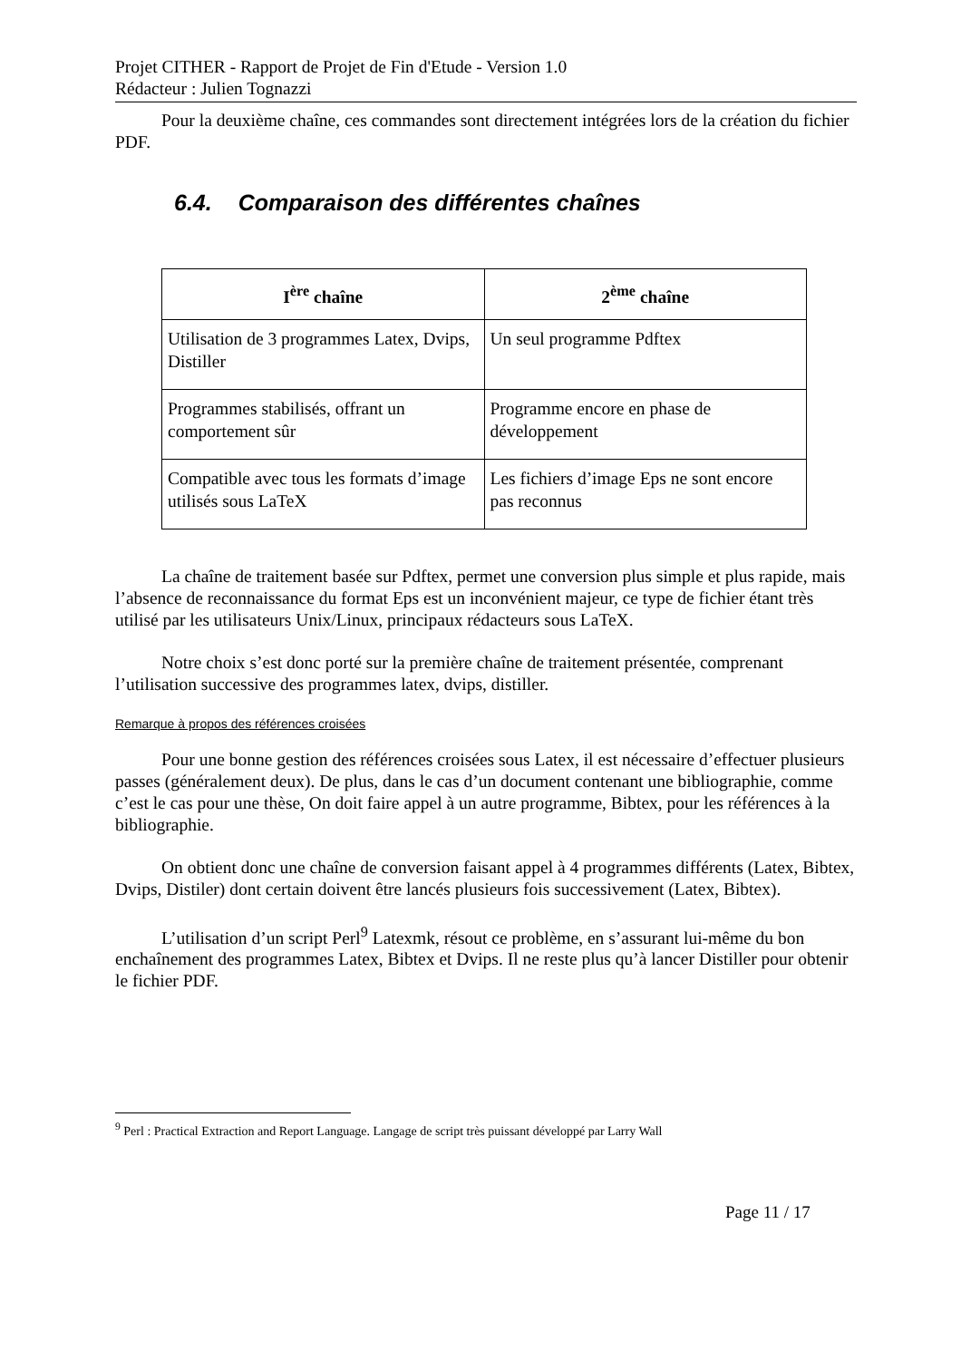Projet CITHER - Rapport de Projet de Fin d'Etude - Version 1.0
Rédacteur : Julien Tognazzi
Pour la deuxième chaîne, ces commandes sont directement intégrées lors de la création du fichier PDF.
6.4. Comparaison des différentes chaînes
| I<sup>ère</sup> chaîne | 2<sup>ème</sup> chaîne |
| --- | --- |
| Utilisation de 3 programmes Latex, Dvips, Distiller | Un seul programme Pdftex |
| Programmes stabilisés, offrant un comportement sûr | Programme encore en phase de développement |
| Compatible avec tous les formats d’image utilisés sous LaTeX | Les fichiers d’image Eps ne sont encore pas reconnus |
La chaîne de traitement basée sur Pdftex, permet une conversion plus simple et plus rapide, mais l’absence de reconnaissance du format Eps est un inconvénient majeur, ce type de fichier étant très utilisé par les utilisateurs Unix/Linux, principaux rédacteurs sous LaTeX.
Notre choix s’est donc porté sur la première chaîne de traitement présentée, comprenant l’utilisation successive des programmes latex, dvips, distiller.
Remarque à propos des références croisées
Pour une bonne gestion des références croisées sous Latex, il est nécessaire d’effectuer plusieurs passes (généralement deux). De plus, dans le cas d’un document contenant une bibliographie, comme c’est le cas pour une thèse, On doit faire appel à un autre programme, Bibtex, pour les références à la bibliographie.
On obtient donc une chaîne de conversion faisant appel à 4 programmes différents (Latex, Bibtex, Dvips, Distiler) dont certain doivent être lancés plusieurs fois successivement (Latex, Bibtex).
L’utilisation d’un script Perl<sup>9</sup> Latexmk, résout ce problème, en s’assurant lui-même du bon enchaînement des programmes Latex, Bibtex et Dvips. Il ne reste plus qu’à lancer Distiller pour obtenir le fichier PDF.
<sup>9</sup> Perl : Practical Extraction and Report Language. Langage de script très puissant développé par Larry Wall
Page 11 / 17